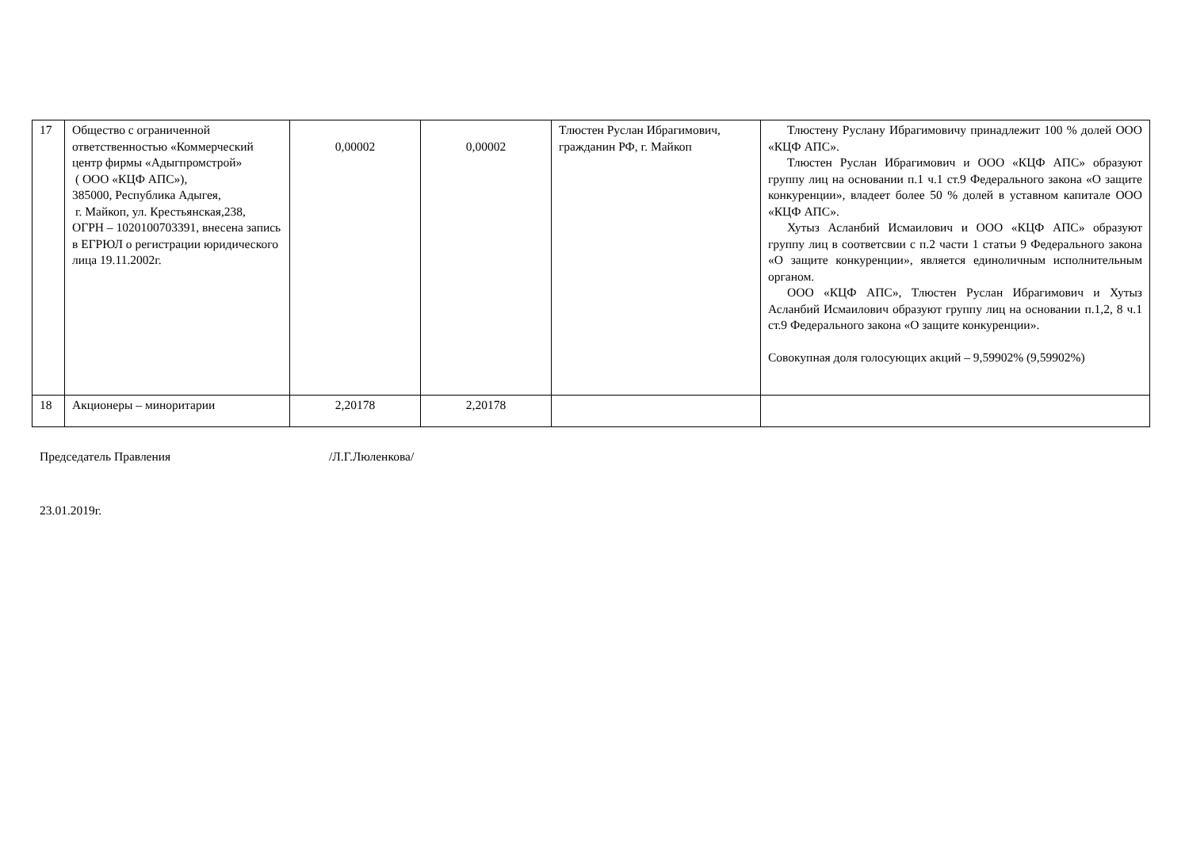| 17 | Общество с ограниченной ответственностью «Коммерческий центр фирмы «Адыгпромстрой» ( ООО «КЦФ АПС»), 385000, Республика Адыгея, г. Майкоп, ул. Крестьянская,238, ОГРН – 1020100703391, внесена запись в ЕГРЮЛ о регистрации юридического лица 19.11.2002г. | 0,00002 | 0,00002 | Тлюстен Руслан Ибрагимович, гражданин РФ, г. Майкоп | Тлюстену Руслану Ибрагимовичу принадлежит 100 % долей ООО «КЦФ АПС». Тлюстен Руслан Ибрагимович и ООО «КЦФ АПС» образуют группу лиц на основании п.1 ч.1 ст.9 Федерального закона «О защите конкуренции», владеет более 50 % долей в уставном капитале ООО «КЦФ АПС». Хутыз Асланбий Исмаилович и ООО «КЦФ АПС» образуют группу лиц в соответсвии с п.2 части 1 статьи 9 Федерального закона «О защите конкуренции», является единоличным исполнительным органом. ООО «КЦФ АПС», Тлюстен Руслан Ибрагимович и Хутыз Асланбий Исмаилович образуют группу лиц на основании п.1,2, 8 ч.1 ст.9 Федерального закона «О защите конкуренции». Совокупная доля голосующих акций – 9,59902% (9,59902%) |
| 18 | Акционеры – миноритарии | 2,20178 | 2,20178 | | |
Председатель Правления /Л.Г.Люленкова/
23.01.2019г.